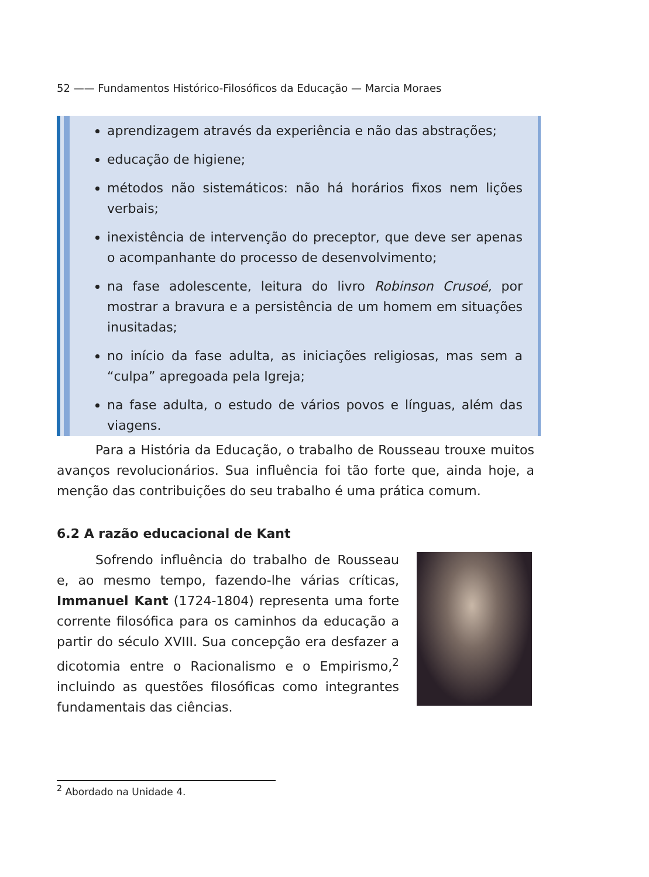52 —— Fundamentos Histórico-Filosóficos da Educação — Marcia Moraes
aprendizagem através da experiência e não das abstrações;
educação de higiene;
métodos não sistemáticos: não há horários fixos nem lições verbais;
inexistência de intervenção do preceptor, que deve ser apenas o acompanhante do processo de desenvolvimento;
na fase adolescente, leitura do livro Robinson Crusoé, por mostrar a bravura e a persistência de um homem em situações inusitadas;
no início da fase adulta, as iniciações religiosas, mas sem a “culpa” apregoada pela Igreja;
na fase adulta, o estudo de vários povos e línguas, além das viagens.
Para a História da Educação, o trabalho de Rousseau trouxe muitos avanços revolucionários. Sua influência foi tão forte que, ainda hoje, a menção das contribuições do seu trabalho é uma prática comum.
6.2 A razão educacional de Kant
Sofrendo influência do trabalho de Rousseau e, ao mesmo tempo, fazendo-lhe várias críticas, Immanuel Kant (1724-1804) representa uma forte corrente filosófica para os caminhos da educação a partir do século XVIII. Sua concepção era desfazer a dicotomia entre o Racionalismo e o Empirismo,<sup>2</sup> incluindo as questões filosóficas como integrantes fundamentais das ciências.
<sup>2</sup> Abordado na Unidade 4.